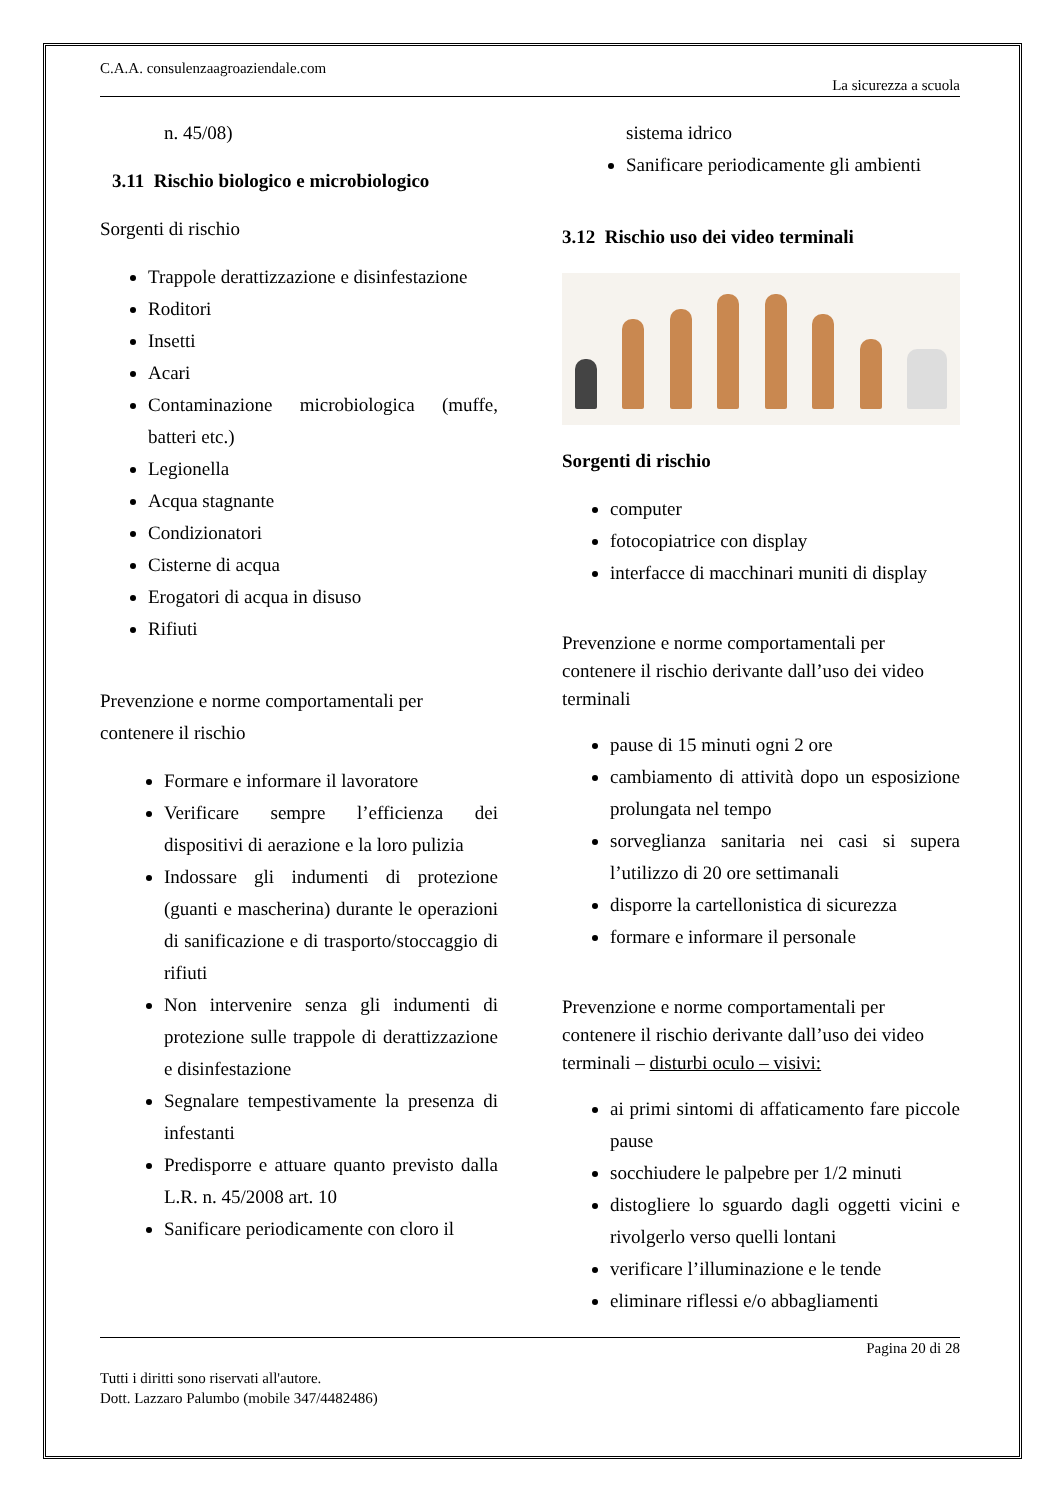C.A.A. consulenzaagroaziendale.com
La sicurezza a scuola
n. 45/08)
3.11 Rischio biologico e microbiologico
Sorgenti di rischio
Trappole derattizzazione e disinfestazione
Roditori
Insetti
Acari
Contaminazione microbiologica (muffe, batteri etc.)
Legionella
Acqua stagnante
Condizionatori
Cisterne di acqua
Erogatori di acqua in disuso
Rifiuti
Prevenzione e norme comportamentali per contenere il rischio
Formare e informare il lavoratore
Verificare sempre l’efficienza dei dispositivi di aerazione e la loro pulizia
Indossare gli indumenti di protezione (guanti e mascherina) durante le operazioni di sanificazione e di trasporto/stoccaggio di rifiuti
Non intervenire senza gli indumenti di protezione sulle trappole di derattizzazione e disinfestazione
Segnalare tempestivamente la presenza di infestanti
Predisporre e attuare quanto previsto dalla L.R. n. 45/2008 art. 10
Sanificare periodicamente con cloro il
sistema idrico
Sanificare periodicamente gli ambienti
3.12 Rischio uso dei video terminali
Sorgenti di rischio
computer
fotocopiatrice con display
interfacce di macchinari muniti di display
Prevenzione e norme comportamentali per contenere il rischio derivante dall’uso dei video terminali
pause di 15 minuti ogni 2 ore
cambiamento di attività dopo un esposizione prolungata nel tempo
sorveglianza sanitaria nei casi si supera l’utilizzo di 20 ore settimanali
disporre la cartellonistica di sicurezza
formare e informare il personale
Prevenzione e norme comportamentali per contenere il rischio derivante dall’uso dei video terminali – disturbi oculo – visivi:
ai primi sintomi di affaticamento fare piccole pause
socchiudere le palpebre per 1/2 minuti
distogliere lo sguardo dagli oggetti vicini e rivolgerlo verso quelli lontani
verificare l’illuminazione e le tende
eliminare riflessi e/o abbagliamenti
Pagina 20 di 28
Tutti i diritti sono riservati all'autore.
Dott. Lazzaro Palumbo (mobile 347/4482486)